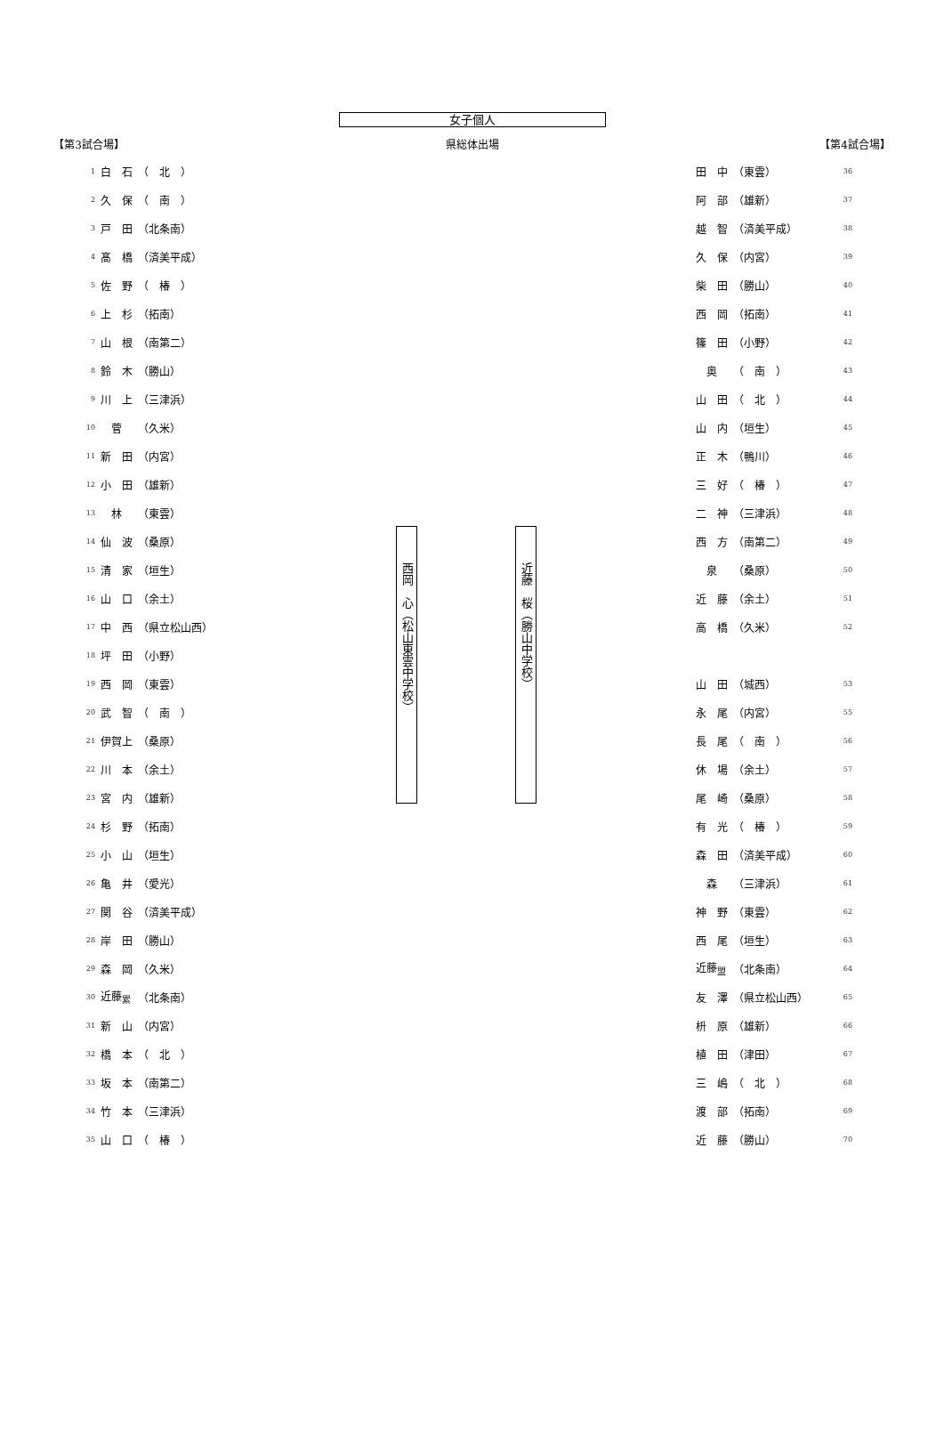女子個人
【第3試合場】 県総体出場 【第4試合場】
| 1 | 白 石 | （ 北 ） |
| 2 | 久 保 | （ 南 ） |
| 3 | 戸 田 | （北条南） |
| 4 | 髙 橋 | （済美平成） |
| 5 | 佐 野 | （ 椿 ） |
| 6 | 上 杉 | （拓南） |
| 7 | 山 根 | （南第二） |
| 8 | 鈴 木 | （勝山） |
| 9 | 川 上 | （三津浜） |
| 10 | 菅 | （久米） |
| 11 | 新 田 | （内宮） |
| 12 | 小 田 | （雄新） |
| 13 | 林 | （東雲） |
| 14 | 仙 波 | （桑原） |
| 15 | 清 家 | （垣生） |
| 16 | 山 口 | （余土） |
| 17 | 中 西 | （県立松山西） |
| 18 | 坪 田 | （小野） |
| 19 | 西 岡 | （東雲） |
| 20 | 武 智 | （ 南 ） |
| 21 | 伊賀上 | （桑原） |
| 22 | 川 本 | （余土） |
| 23 | 宮 内 | （雄新） |
| 24 | 杉 野 | （拓南） |
| 25 | 小 山 | （垣生） |
| 26 | 亀 井 | （愛光） |
| 27 | 関 谷 | （済美平成） |
| 28 | 岸 田 | （勝山） |
| 29 | 森 岡 | （久米） |
| 30 | 近藤<sub>累</sub> | （北条南） |
| 31 | 新 山 | （内宮） |
| 32 | 橋 本 | （ 北 ） |
| 33 | 坂 本 | （南第二） |
| 34 | 竹 本 | （三津浜） |
| 35 | 山 口 | （ 椿 ） |
西岡　心（松山東雲中学校）
近藤　桜（勝山中学校）
| 田 中 | （東雲） | 36 |
| 阿 部 | （雄新） | 37 |
| 越 智 | （済美平成） | 38 |
| 久 保 | （内宮） | 39 |
| 柴 田 | （勝山） | 40 |
| 西 岡 | （拓南） | 41 |
| 篠 田 | （小野） | 42 |
| 奥 | （ 南 ） | 43 |
| 山 田 | （ 北 ） | 44 |
| 山 内 | （垣生） | 45 |
| 正 木 | （鴨川） | 46 |
| 三 好 | （ 椿 ） | 47 |
| 二 神 | （三津浜） | 48 |
| 西 方 | （南第二） | 49 |
| 泉 | （桑原） | 50 |
| 近 藤 | （余土） | 51 |
| 高 橋 | （久米） | 52 |
| 山 田 | （城西） | 53 |
| 永 尾 | （内宮） | 55 |
| 長 尾 | （ 南 ） | 56 |
| 休 場 | （余土） | 57 |
| 尾 崎 | （桑原） | 58 |
| 有 光 | （ 椿 ） | 59 |
| 森 田 | （済美平成） | 60 |
| 森 | （三津浜） | 61 |
| 神 野 | （東雲） | 62 |
| 西 尾 | （垣生） | 63 |
| 近藤<sub>盟</sub> | （北条南） | 64 |
| 友 澤 | （県立松山西） | 65 |
| 枡 原 | （雄新） | 66 |
| 植 田 | （津田） | 67 |
| 三 嶋 | （ 北 ） | 68 |
| 渡 部 | （拓南） | 69 |
| 近 藤 | （勝山） | 70 |